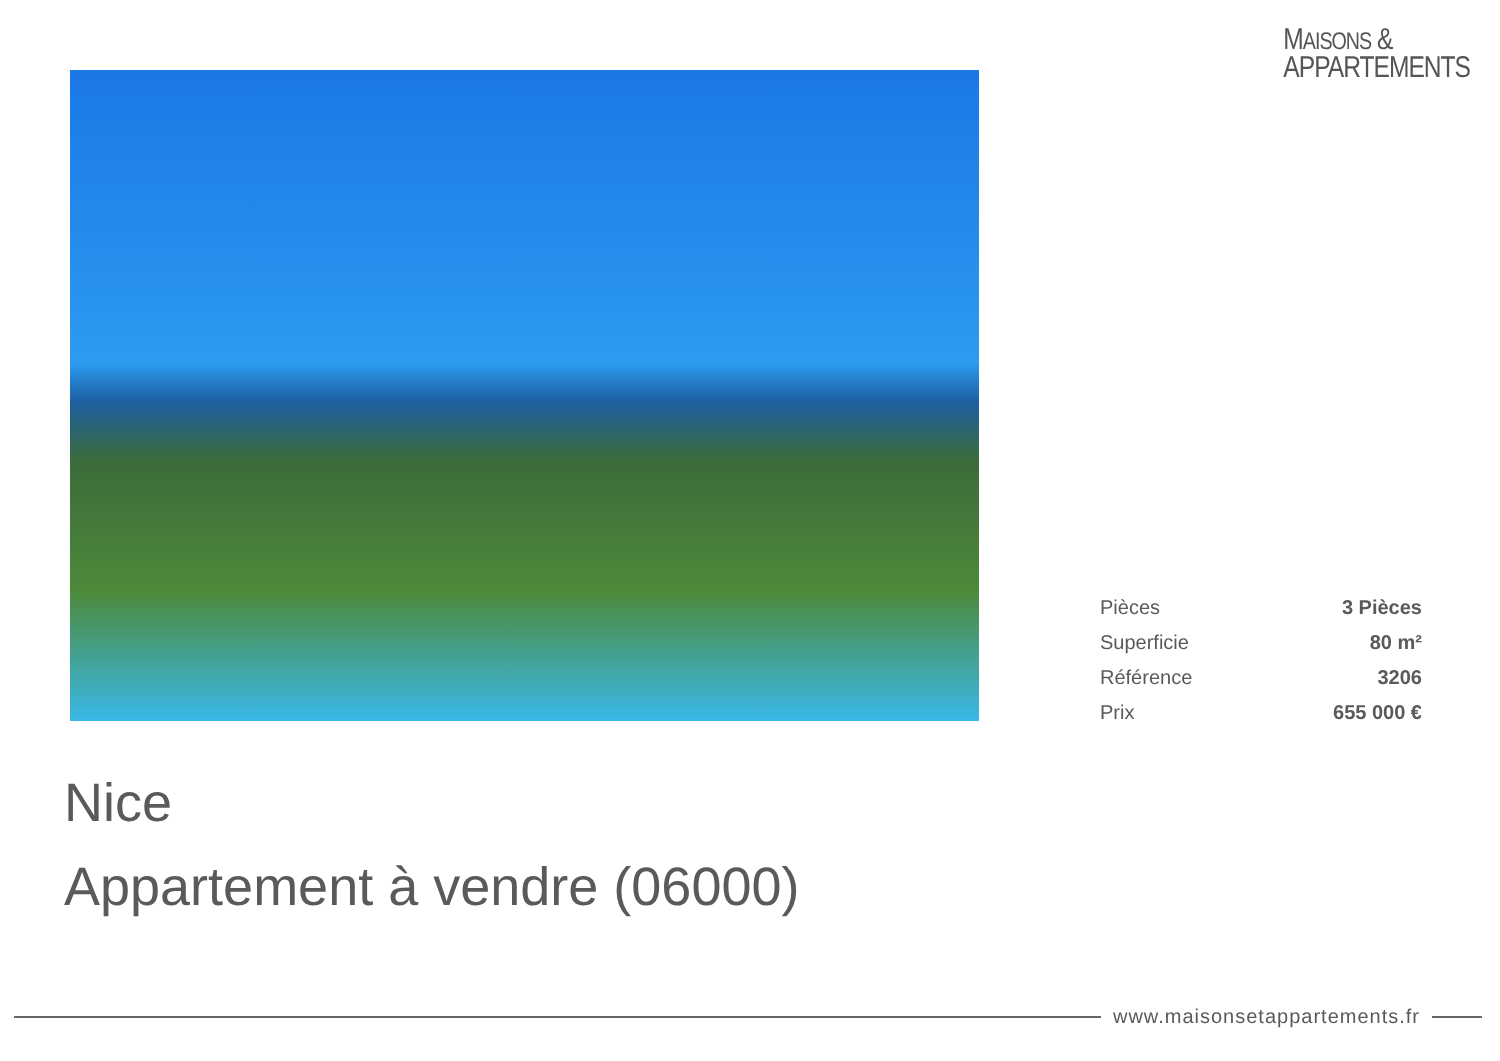MAISONS &
APPARTEMENTS
| Pièces | 3 Pièces |
| Superficie | 80 m² |
| Référence | 3206 |
| Prix | 655 000 € |
Nice
Appartement à vendre (06000)
www.maisonsetappartements.fr